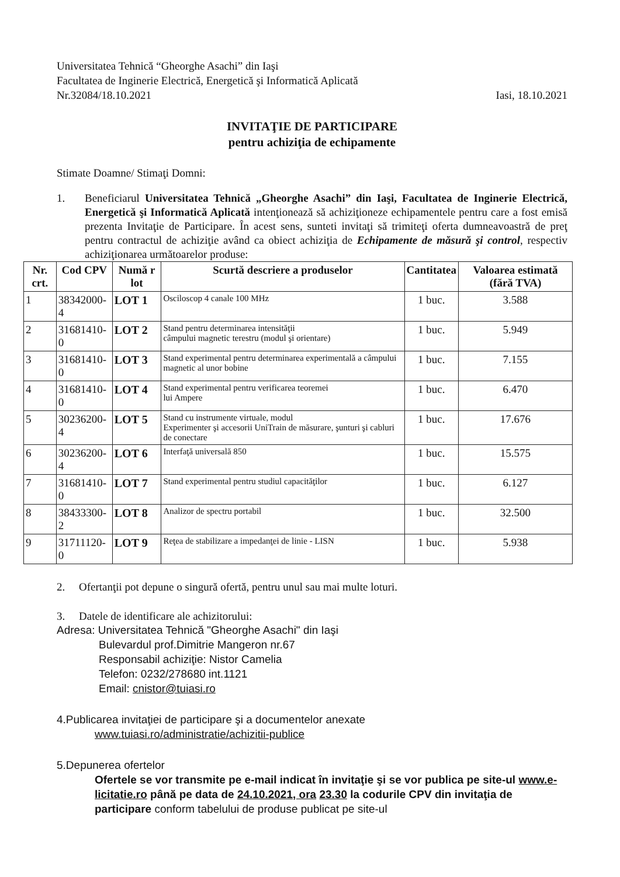Universitatea Tehnică “Gheorghe Asachi” din Iaşi
Facultatea de Inginerie Electrică, Energetică şi Informatică Aplicată
Nr.32084/18.10.2021 Iasi, 18.10.2021
INVITAŢIE DE PARTICIPARE
pentru achiziţia de echipamente
Stimate Doamne/ Stimaţi Domni:
1. Beneficiarul Universitatea Tehnică „Gheorghe Asachi” din Iaşi, Facultatea de Inginerie Electrică, Energetică şi Informatică Aplicată intenţionează să achiziţioneze echipamentele pentru care a fost emisă prezenta Invitaţie de Participare. În acest sens, sunteti invitaţi să trimiteţi oferta dumneavoastră de preţ pentru contractul de achiziţie având ca obiect achiziţia de Echipamente de măsură şi control, respectiv achiziţionarea următoarelor produse:
| Nr. crt. | Cod CPV | Numă r lot | Scurtă descriere a produselor | Cantitatea | Valoarea estimată (fără TVA) |
| --- | --- | --- | --- | --- | --- |
| 1 | 38342000-4 | LOT 1 | Osciloscop 4 canale 100 MHz | 1 buc. | 3.588 |
| 2 | 31681410-0 | LOT 2 | Stand pentru determinarea intensităţii câmpului magnetic terestru (modul şi orientare) | 1 buc. | 5.949 |
| 3 | 31681410-0 | LOT 3 | Stand experimental pentru determinarea experimentală a câmpului magnetic al unor bobine | 1 buc. | 7.155 |
| 4 | 31681410-0 | LOT 4 | Stand experimental pentru verificarea teoremei lui Ampere | 1 buc. | 6.470 |
| 5 | 30236200-4 | LOT 5 | Stand cu instrumente virtuale, modul Experimenter şi accesorii UniTrain de măsurare, şunturi şi cabluri de conectare | 1 buc. | 17.676 |
| 6 | 30236200-4 | LOT 6 | Interfaţă universală 850 | 1 buc. | 15.575 |
| 7 | 31681410-0 | LOT 7 | Stand experimental pentru studiul capacităţilor | 1 buc. | 6.127 |
| 8 | 38433300-2 | LOT 8 | Analizor de spectru portabil | 1 buc. | 32.500 |
| 9 | 31711120-0 | LOT 9 | Reţea de stabilizare a impedanţei de linie - LISN | 1 buc. | 5.938 |
2. Ofertanţii pot depune o singură ofertă, pentru unul sau mai multe loturi.
3. Datele de identificare ale achizitorului:
Adresa: Universitatea Tehnică "Gheorghe Asachi" din Iaşi
Bulevardul prof.Dimitrie Mangeron nr.67
Responsabil achiziţie: Nistor Camelia
Telefon: 0232/278680 int.1121
Email: cnistor@tuiasi.ro
4.Publicarea invitaţiei de participare şi a documentelor anexate
www.tuiasi.ro/administratie/achizitii-publice
5.Depunerea ofertelor
Ofertele se vor transmite pe e-mail indicat în invitaţie şi se vor publica pe site-ul www.e-licitatie.ro până pe data de 24.10.2021, ora 23.30 la codurile CPV din invitaţia de participare conform tabelului de produse publicat pe site-ul